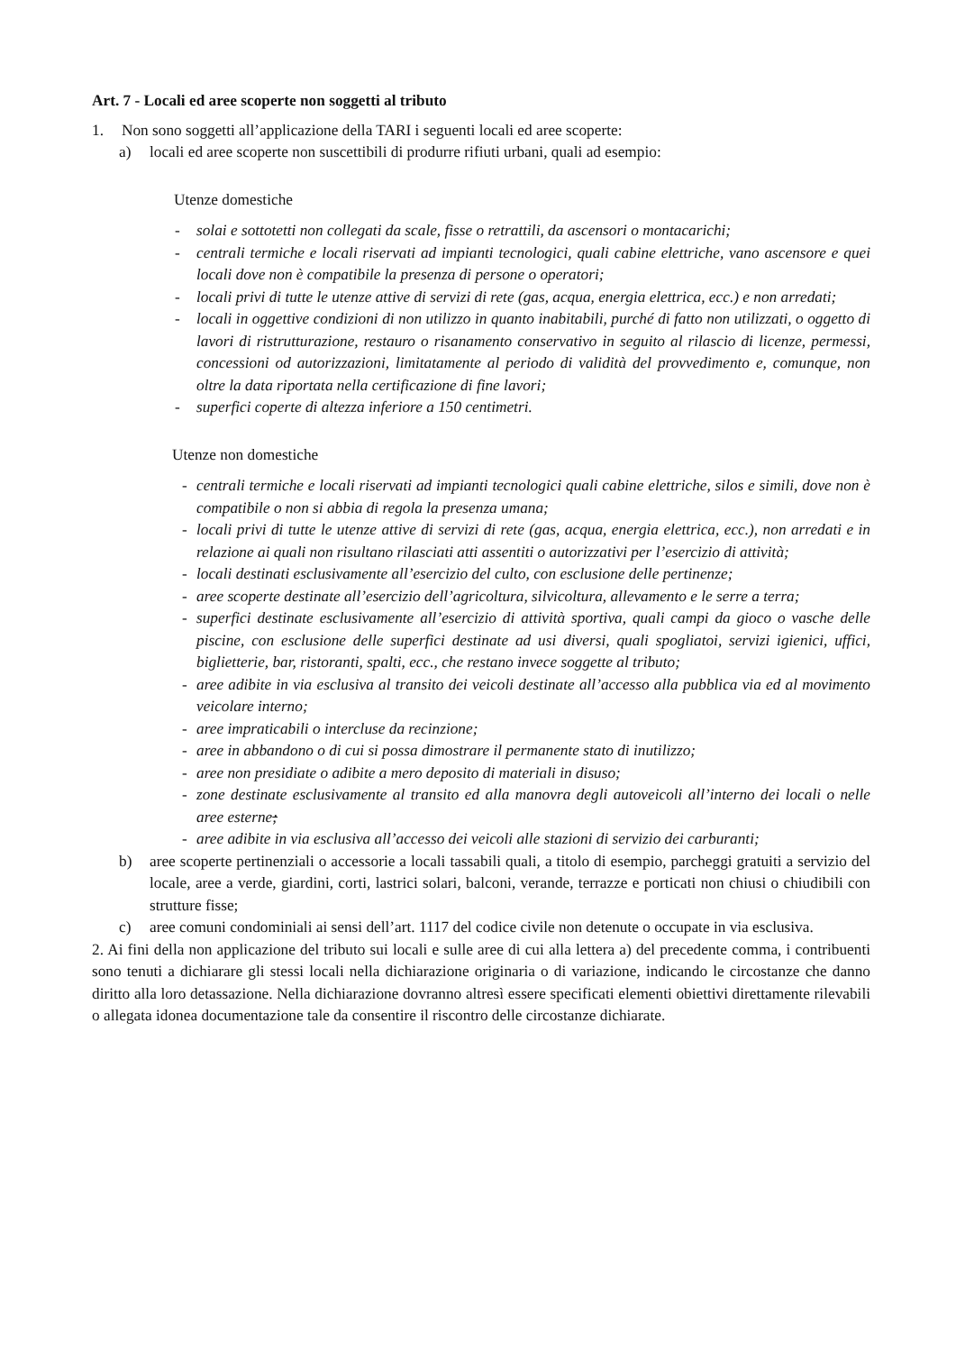Art. 7 - Locali ed aree scoperte non soggetti al tributo
1. Non sono soggetti all’applicazione della TARI i seguenti locali ed aree scoperte:
a) locali ed aree scoperte non suscettibili di produrre rifiuti urbani, quali ad esempio:
Utenze domestiche
- solai e sottotetti non collegati da scale, fisse o retrattili, da ascensori o montacarichi;
- centrali termiche e locali riservati ad impianti tecnologici, quali cabine elettriche, vano ascensore e quei locali dove non è compatibile la presenza di persone o operatori;
- locali privi di tutte le utenze attive di servizi di rete (gas, acqua, energia elettrica, ecc.) e non arredati;
- locali in oggettive condizioni di non utilizzo in quanto inabitabili, purché di fatto non utilizzati, o oggetto di lavori di ristrutturazione, restauro o risanamento conservativo in seguito al rilascio di licenze, permessi, concessioni od autorizzazioni, limitatamente al periodo di validità del provvedimento e, comunque, non oltre la data riportata nella certificazione di fine lavori;
- superfici coperte di altezza inferiore a 150 centimetri.
Utenze non domestiche
- centrali termiche e locali riservati ad impianti tecnologici quali cabine elettriche, silos e simili, dove non è compatibile o non si abbia di regola la presenza umana;
- locali privi di tutte le utenze attive di servizi di rete (gas, acqua, energia elettrica, ecc.), non arredati e in relazione ai quali non risultano rilasciati atti assentiti o autorizzativi per l’esercizio di attività;
- locali destinati esclusivamente all’esercizio del culto, con esclusione delle pertinenze;
- aree scoperte destinate all’esercizio dell’agricoltura, silvicoltura, allevamento e le serre a terra;
- superfici destinate esclusivamente all’esercizio di attività sportiva, quali campi da gioco o vasche delle piscine, con esclusione delle superfici destinate ad usi diversi, quali spogliatoi, servizi igienici, uffici, biglietterie, bar, ristoranti, spalti, ecc., che restano invece soggette al tributo;
- aree adibite in via esclusiva al transito dei veicoli destinate all’accesso alla pubblica via ed al movimento veicolare interno;
- aree impraticabili o intercluse da recinzione;
- aree in abbandono o di cui si possa dimostrare il permanente stato di inutilizzo;
- aree non presidiate o adibite a mero deposito di materiali in disuso;
- zone destinate esclusivamente al transito ed alla manovra degli autoveicoli all’interno dei locali o nelle aree esterne;
- aree adibite in via esclusiva all’accesso dei veicoli alle stazioni di servizio dei carburanti;
b) aree scoperte pertinenziali o accessorie a locali tassabili quali, a titolo di esempio, parcheggi gratuiti a servizio del locale, aree a verde, giardini, corti, lastrici solari, balconi, verande, terrazze e porticati non chiusi o chiudibili con strutture fisse;
c) aree comuni condominiali ai sensi dell’art. 1117 del codice civile non detenute o occupate in via esclusiva.
2. Ai fini della non applicazione del tributo sui locali e sulle aree di cui alla lettera a) del precedente comma, i contribuenti sono tenuti a dichiarare gli stessi locali nella dichiarazione originaria o di variazione, indicando le circostanze che danno diritto alla loro detassazione. Nella dichiarazione dovranno altresì essere specificati elementi obiettivi direttamente rilevabili o allegata idonea documentazione tale da consentire il riscontro delle circostanze dichiarate.